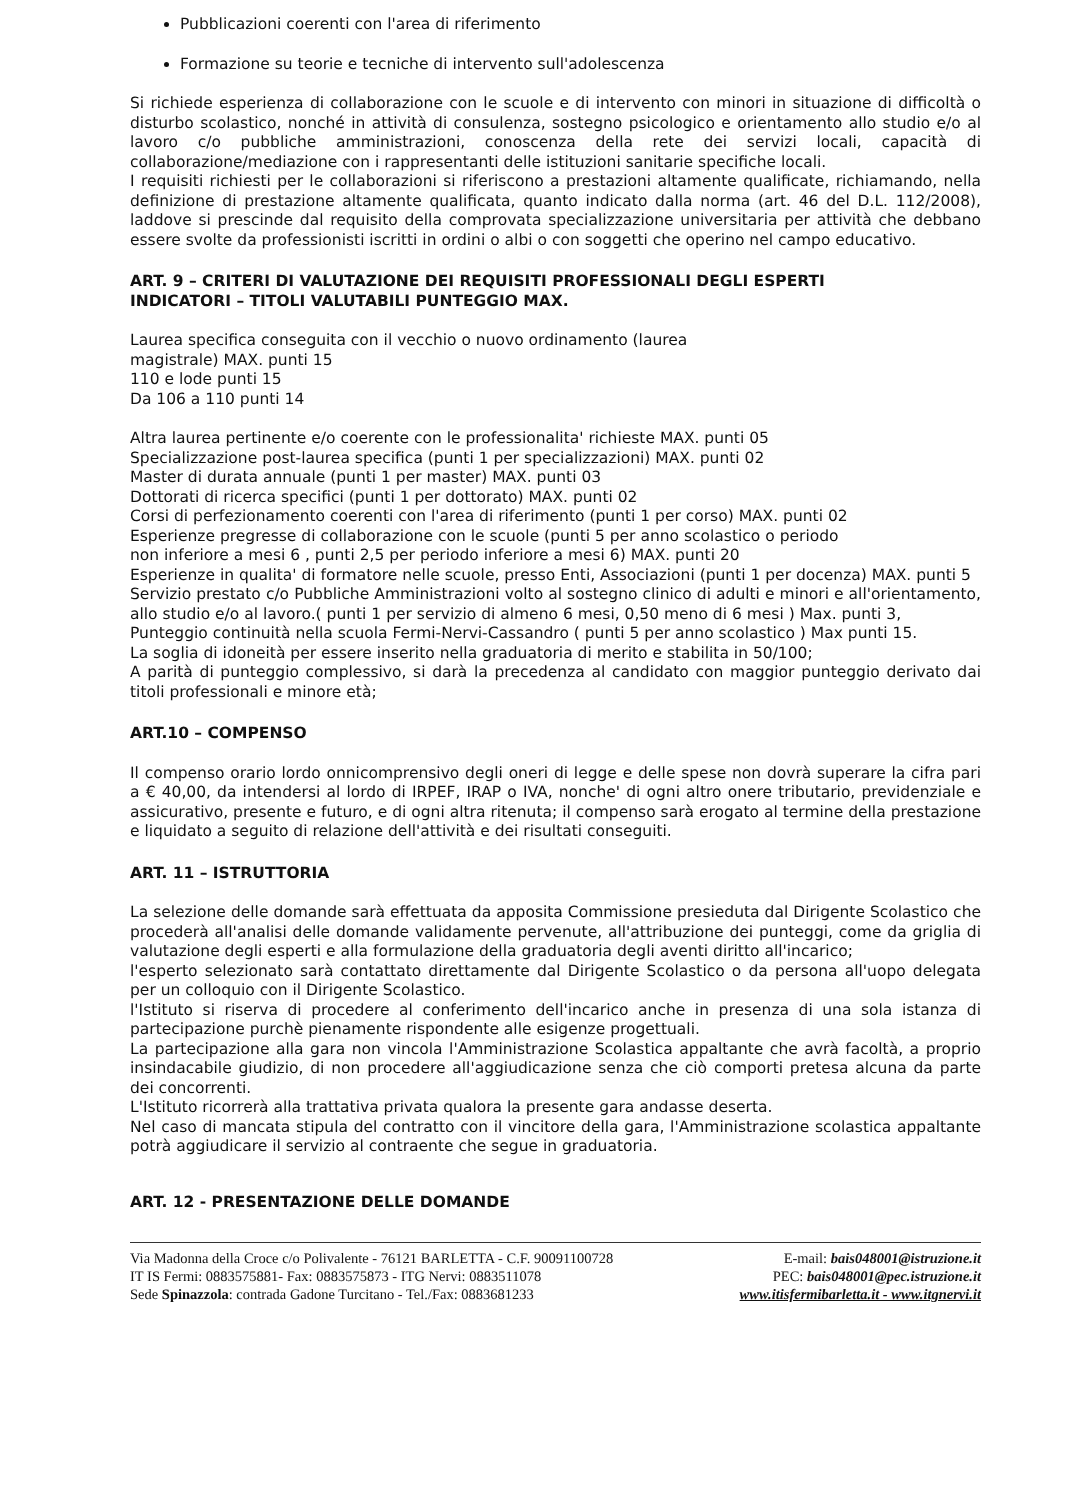Pubblicazioni coerenti con l'area di riferimento
Formazione su teorie e tecniche di intervento sull'adolescenza
Si richiede esperienza di collaborazione con le scuole e di intervento con minori in situazione di difficoltà o disturbo scolastico, nonché in attività di consulenza, sostegno psicologico e orientamento allo studio e/o al lavoro c/o pubbliche amministrazioni, conoscenza della rete dei servizi locali, capacità di collaborazione/mediazione con i rappresentanti delle istituzioni sanitarie specifiche locali.
I requisiti richiesti per le collaborazioni si riferiscono a prestazioni altamente qualificate, richiamando, nella definizione di prestazione altamente qualificata, quanto indicato dalla norma (art. 46 del D.L. 112/2008), laddove si prescinde dal requisito della comprovata specializzazione universitaria per attività che debbano essere svolte da professionisti iscritti in ordini o albi o con soggetti che operino nel campo educativo.
ART. 9 – CRITERI DI VALUTAZIONE DEI REQUISITI PROFESSIONALI DEGLI ESPERTI
INDICATORI – TITOLI VALUTABILI PUNTEGGIO MAX.
Laurea specifica conseguita con il vecchio o nuovo ordinamento (laurea
magistrale) MAX. punti 15
110 e lode punti 15
Da 106 a 110 punti 14
Altra laurea pertinente e/o coerente con le professionalita' richieste MAX. punti 05
Specializzazione post-laurea specifica (punti 1 per specializzazioni) MAX. punti 02
Master di durata annuale (punti 1 per master) MAX. punti 03
Dottorati di ricerca specifici (punti 1 per dottorato) MAX. punti 02
Corsi di perfezionamento coerenti con l'area di riferimento (punti 1 per corso) MAX. punti 02
Esperienze pregresse di collaborazione con le scuole (punti 5 per anno scolastico o periodo
non inferiore a mesi 6 , punti 2,5 per periodo inferiore a mesi 6) MAX. punti 20
Esperienze in qualita' di formatore nelle scuole, presso Enti, Associazioni (punti 1 per docenza) MAX. punti 5
Servizio prestato c/o Pubbliche Amministrazioni volto al sostegno clinico di adulti e minori e all'orientamento, allo studio e/o al lavoro.( punti 1 per servizio di almeno 6 mesi, 0,50 meno di 6 mesi ) Max. punti 3,
Punteggio continuità nella scuola Fermi-Nervi-Cassandro ( punti 5 per anno scolastico ) Max punti 15.
La soglia di idoneità per essere inserito nella graduatoria di merito e stabilita in 50/100;
A parità di punteggio complessivo, si darà la precedenza al candidato con maggior punteggio derivato dai titoli professionali e minore età;
ART.10 – COMPENSO
Il compenso orario lordo onnicomprensivo degli oneri di legge e delle spese non dovrà superare la cifra pari a € 40,00, da intendersi al lordo di IRPEF, IRAP o IVA, nonche' di ogni altro onere tributario, previdenziale e assicurativo, presente e futuro, e di ogni altra ritenuta; il compenso sarà erogato al termine della prestazione e liquidato a seguito di relazione dell'attività e dei risultati conseguiti.
ART. 11 – ISTRUTTORIA
La selezione delle domande sarà effettuata da apposita Commissione presieduta dal Dirigente Scolastico che procederà all'analisi delle domande validamente pervenute, all'attribuzione dei punteggi, come da griglia di valutazione degli esperti e alla formulazione della graduatoria degli aventi diritto all'incarico;
l'esperto selezionato sarà contattato direttamente dal Dirigente Scolastico o da persona all'uopo delegata per un colloquio con il Dirigente Scolastico.
l'Istituto si riserva di procedere al conferimento dell'incarico anche in presenza di una sola istanza di partecipazione purchè pienamente rispondente alle esigenze progettuali.
La partecipazione alla gara non vincola l'Amministrazione Scolastica appaltante che avrà facoltà, a proprio insindacabile giudizio, di non procedere all'aggiudicazione senza che ciò comporti pretesa alcuna da parte dei concorrenti.
L'Istituto ricorrerà alla trattativa privata qualora la presente gara andasse deserta.
Nel caso di mancata stipula del contratto con il vincitore della gara, l'Amministrazione scolastica appaltante potrà aggiudicare il servizio al contraente che segue in graduatoria.
ART. 12 - PRESENTAZIONE DELLE DOMANDE
Via Madonna della Croce c/o Polivalente - 76121 BARLETTA - C.F. 90091100728
IT IS Fermi: 0883575881- Fax: 0883575873 - ITG Nervi: 0883511078
Sede Spinazzola: contrada Gadone Turcitano - Tel./Fax: 0883681233
E-mail: bais048001@istruzione.it
PEC: bais048001@pec.istruzione.it
www.itisfermibarletta.it - www.itgnervi.it